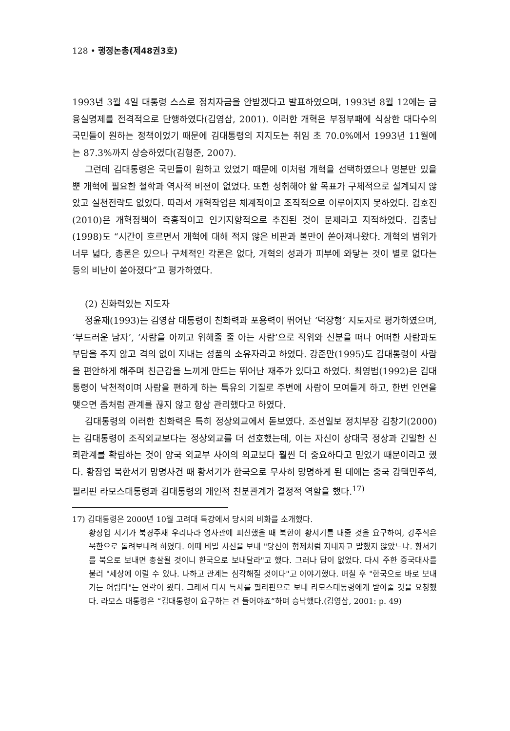128 • 행정논총(제48권3호)
1993년 3월 4일 대통령 스스로 정치자금을 안받겠다고 발표하였으며, 1993년 8월 12에는 금융실명제를 전격적으로 단행하였다(김영삼, 2001). 이러한 개혁은 부정부패에 식상한 대다수의 국민들이 원하는 정책이었기 때문에 김대통령의 지지도는 취임 초 70.0%에서 1993년 11월에는 87.3%까지 상승하였다(김형준, 2007).
그런데 김대통령은 국민들이 원하고 있었기 때문에 이처럼 개혁을 선택하였으나 명분만 있을 뿐 개혁에 필요한 철학과 역사적 비젼이 없었다. 또한 성취해야 할 목표가 구체적으로 설계되지 않았고 실천전략도 없었다. 따라서 개혁작업은 체계적이고 조직적으로 이루어지지 못하였다. 김호진(2010)은 개혁정책이 즉흥적이고 인기지향적으로 추진된 것이 문제라고 지적하였다. 김충남(1998)도 “시간이 흐르면서 개혁에 대해 적지 않은 비판과 불만이 쏟아져나왔다. 개혁의 범위가 너무 넓다, 총론은 있으나 구체적인 각론은 없다, 개혁의 성과가 피부에 와닿는 것이 별로 없다는 등의 비난이 쏟아졌다”고 평가하였다.
(2) 친화력있는 지도자
정윤재(1993)는 김영삼 대통령이 친화력과 포용력이 뛰어난 ‘덕장형’ 지도자로 평가하였으며, ‘부드러운 남자’, ‘사람을 아끼고 위해줄 줄 아는 사람’으로 직위와 신분을 떠나 어떠한 사람과도 부담을 주지 않고 격의 없이 지내는 성품의 소유자라고 하였다. 강준만(1995)도 김대통령이 사람을 편안하게 해주며 친근감을 느끼게 만드는 뛰어난 재주가 있다고 하였다. 최영범(1992)은 김대통령이 낙천적이며 사람을 편하게 하는 특유의 기질로 주변에 사람이 모여들게 하고, 한번 인연을 맺으면 좀처럼 관계를 끊지 않고 항상 관리했다고 하였다.
김대통령의 이러한 친화력은 특히 정상외교에서 돋보였다. 조선일보 정치부장 김창기(2000)는 김대통령이 조직외교보다는 정상외교를 더 선호했는데, 이는 자신이 상대국 정상과 긴밀한 신뢰관계를 확립하는 것이 양국 외교부 사이의 외교보다 훨씬 더 중요하다고 믿었기 때문이라고 했다. 황장엽 북한서기 망명사건 때 황서기가 한국으로 무사히 망명하게 된 데에는 중국 강택민주석, 필리핀 라모스대통령과 김대통령의 개인적 친분관계가 결정적 역할을 했다.<sup>17)</sup>
17) 김대통령은 2000년 10월 고려대 특강에서 당시의 비화를 소개했다.
황장엽 서기가 북경주재 우리나라 영사관에 피신했을 때 북한이 황서기를 내줄 것을 요구하여, 강주석은 북한으로 돌려보내려 하였다. 이때 비밀 사신을 보내 "당신이 형제처럼 지내자고 말했지 않았느냐. 황서기를 북으로 보내면 총살될 것이니 한국으로 보내달라"고 했다. 그러나 답이 없었다. 다시 주한 중국대사를 불러 "세상에 이럴 수 있나. 나하고 관계는 심각해질 것이다"고 이야기했다. 며칠 후 "한국으로 바로 보내기는 어렵다"는 연락이 왔다. 그래서 다시 특사를 필리핀으로 보내 라모스대통령에게 받아줄 것을 요청했다. 라모스 대통령은 “김대통령이 요구하는 건 들어야죠”하며 승낙했다.(김영삼, 2001: p. 49)